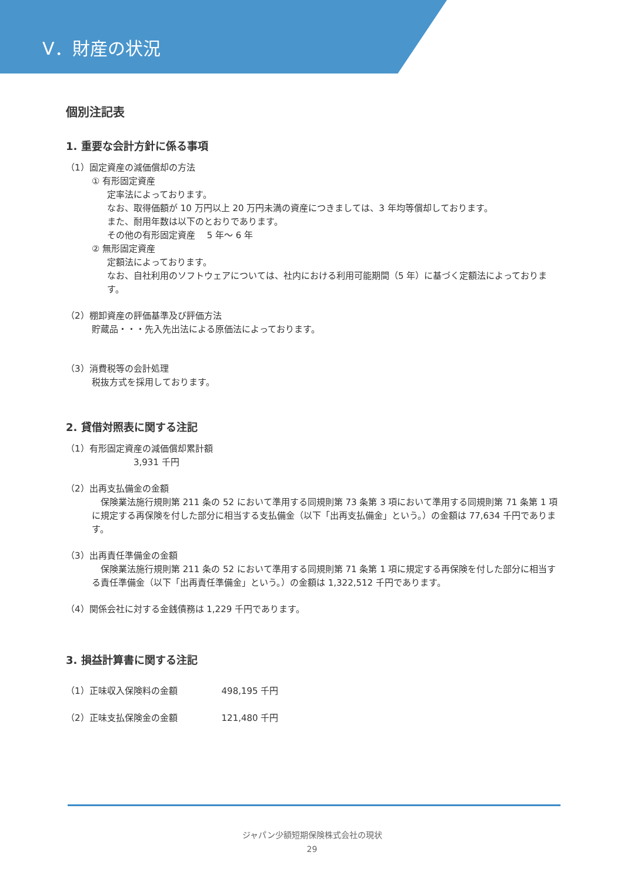Ⅴ．財産の状況
個別注記表
1. 重要な会計方針に係る事項
（1）固定資産の減価償却の方法
① 有形固定資産
定率法によっております。
なお、取得価額が 10 万円以上 20 万円未満の資産につきましては、3 年均等償却しております。
また、耐用年数は以下のとおりであります。
その他の有形固定資産　 5 年～ 6 年
② 無形固定資産
定額法によっております。
なお、自社利用のソフトウェアについては、社内における利用可能期間（5 年）に基づく定額法によっております。
（2）棚卸資産の評価基準及び評価方法
貯蔵品・・・先入先出法による原価法によっております。
（3）消費税等の会計処理
税抜方式を採用しております。
2. 貸借対照表に関する注記
（1）有形固定資産の減価償却累計額
3,931 千円
（2）出再支払備金の金額
　保険業法施行規則第 211 条の 52 において準用する同規則第 73 条第 3 項において準用する同規則第 71 条第 1 項に規定する再保険を付した部分に相当する支払備金（以下「出再支払備金」という。）の金額は 77,634 千円であります。
（3）出再責任準備金の金額
　保険業法施行規則第 211 条の 52 において準用する同規則第 71 条第 1 項に規定する再保険を付した部分に相当する責任準備金（以下「出再責任準備金」という。）の金額は 1,322,512 千円であります。
（4）関係会社に対する金銭債務は 1,229 千円であります。
3. 損益計算書に関する注記
（1）正味収入保険料の金額　　　　　498,195 千円
（2）正味支払保険金の金額　　　　　121,480 千円
ジャパン少額短期保険株式会社の現状
29